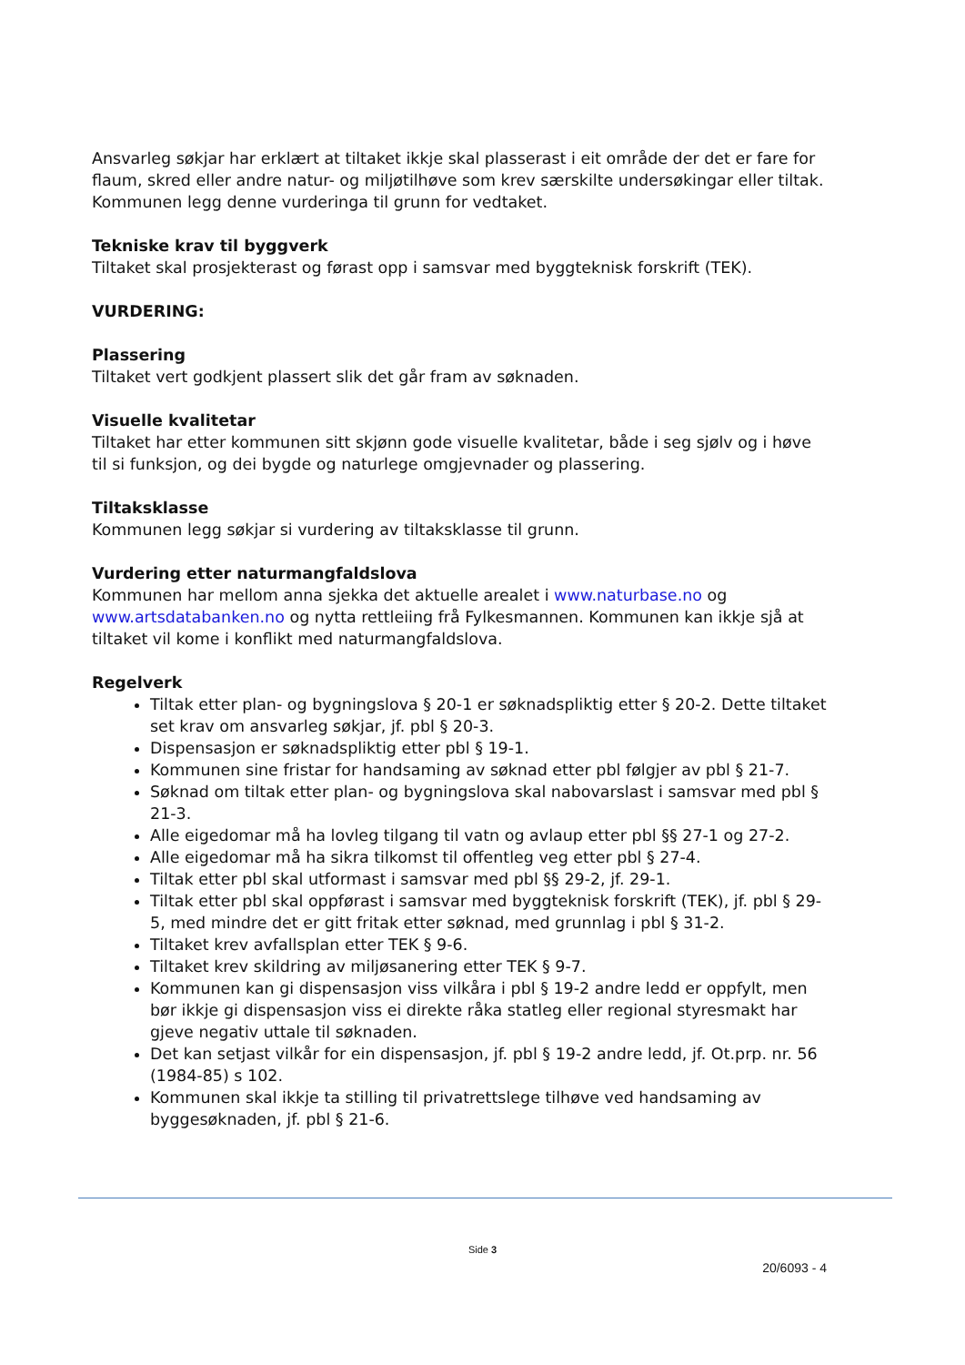Ansvarleg søkjar har erklært at tiltaket ikkje skal plasserast i eit område der det er fare for flaum, skred eller andre natur- og miljøtilhøve som krev særskilte undersøkingar eller tiltak. Kommunen legg denne vurderinga til grunn for vedtaket.
Tekniske krav til byggverk
Tiltaket skal prosjekterast og førast opp i samsvar med byggteknisk forskrift (TEK).
VURDERING:
Plassering
Tiltaket vert godkjent plassert slik det går fram av søknaden.
Visuelle kvalitetar
Tiltaket har etter kommunen sitt skjønn gode visuelle kvalitetar, både i seg sjølv og i høve til si funksjon, og dei bygde og naturlege omgjevnader og plassering.
Tiltaksklasse
Kommunen legg søkjar si vurdering av tiltaksklasse til grunn.
Vurdering etter naturmangfaldslova
Kommunen har mellom anna sjekka det aktuelle arealet i www.naturbase.no og www.artsdatabanken.no og nytta rettleiing frå Fylkesmannen. Kommunen kan ikkje sjå at tiltaket vil kome i konflikt med naturmangfaldslova.
Regelverk
Tiltak etter plan- og bygningslova § 20-1 er søknadspliktig etter § 20-2. Dette tiltaket set krav om ansvarleg søkjar, jf. pbl § 20-3.
Dispensasjon er søknadspliktig etter pbl § 19-1.
Kommunen sine fristar for handsaming av søknad etter pbl følgjer av pbl § 21-7.
Søknad om tiltak etter plan- og bygningslova skal nabovarslast i samsvar med pbl § 21-3.
Alle eigedomar må ha lovleg tilgang til vatn og avlaup etter pbl §§ 27-1 og 27-2.
Alle eigedomar må ha sikra tilkomst til offentleg veg etter pbl § 27-4.
Tiltak etter pbl skal utformast i samsvar med pbl §§ 29-2, jf. 29-1.
Tiltak etter pbl skal oppførast i samsvar med byggteknisk forskrift (TEK), jf. pbl § 29-5, med mindre det er gitt fritak etter søknad, med grunnlag i pbl § 31-2.
Tiltaket krev avfallsplan etter TEK § 9-6.
Tiltaket krev skildring av miljøsanering etter TEK § 9-7.
Kommunen kan gi dispensasjon viss vilkåra i pbl § 19-2 andre ledd er oppfylt, men bør ikkje gi dispensasjon viss ei direkte råka statleg eller regional styresmakt har gjeve negativ uttale til søknaden.
Det kan setjast vilkår for ein dispensasjon, jf. pbl § 19-2 andre ledd, jf. Ot.prp. nr. 56 (1984-85) s 102.
Kommunen skal ikkje ta stilling til privatrettslege tilhøve ved handsaming av byggesøknaden, jf. pbl § 21-6.
Side 3
20/6093 - 4